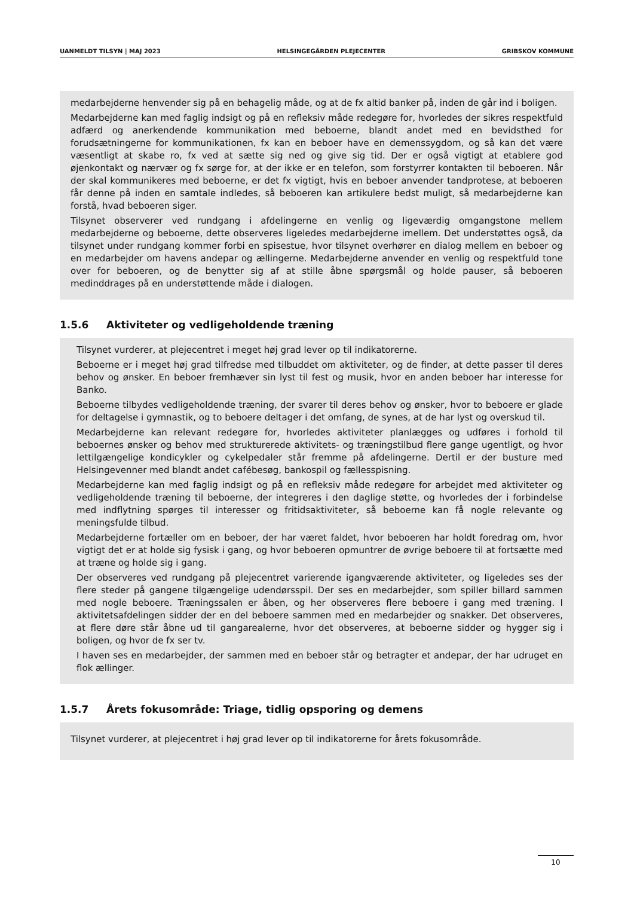UANMELDT TILSYN | MAJ 2023 HELSINGEGÅRDEN PLEJECENTER GRIBSKOV KOMMUNE
medarbejderne henvender sig på en behagelig måde, og at de fx altid banker på, inden de går ind i boligen.
Medarbejderne kan med faglig indsigt og på en refleksiv måde redegøre for, hvorledes der sikres respektfuld adfærd og anerkendende kommunikation med beboerne, blandt andet med en bevidsthed for forudsætningerne for kommunikationen, fx kan en beboer have en demenssygdom, og så kan det være væsentligt at skabe ro, fx ved at sætte sig ned og give sig tid. Der er også vigtigt at etablere god øjenkontakt og nærvær og fx sørge for, at der ikke er en telefon, som forstyrrer kontakten til beboeren. Når der skal kommunikeres med beboerne, er det fx vigtigt, hvis en beboer anvender tandprotese, at beboeren får denne på inden en samtale indledes, så beboeren kan artikulere bedst muligt, så medarbejderne kan forstå, hvad beboeren siger.
Tilsynet observerer ved rundgang i afdelingerne en venlig og ligeværdig omgangstone mellem medarbejderne og beboerne, dette observeres ligeledes medarbejderne imellem. Det understøttes også, da tilsynet under rundgang kommer forbi en spisestue, hvor tilsynet overhører en dialog mellem en beboer og en medarbejder om havens andepar og ællingerne. Medarbejderne anvender en venlig og respektfuld tone over for beboeren, og de benytter sig af at stille åbne spørgsmål og holde pauser, så beboeren medinddrages på en understøttende måde i dialogen.
1.5.6 Aktiviteter og vedligeholdende træning
Tilsynet vurderer, at plejecentret i meget høj grad lever op til indikatorerne.
Beboerne er i meget høj grad tilfredse med tilbuddet om aktiviteter, og de finder, at dette passer til deres behov og ønsker. En beboer fremhæver sin lyst til fest og musik, hvor en anden beboer har interesse for Banko.
Beboerne tilbydes vedligeholdende træning, der svarer til deres behov og ønsker, hvor to beboere er glade for deltagelse i gymnastik, og to beboere deltager i det omfang, de synes, at de har lyst og overskud til.
Medarbejderne kan relevant redegøre for, hvorledes aktiviteter planlægges og udføres i forhold til beboernes ønsker og behov med strukturerede aktivitets- og træningstilbud flere gange ugentligt, og hvor lettilgængelige kondicykler og cykelpedaler står fremme på afdelingerne. Dertil er der busture med Helsingevenner med blandt andet cafébesøg, bankospil og fællesspisning.
Medarbejderne kan med faglig indsigt og på en refleksiv måde redegøre for arbejdet med aktiviteter og vedligeholdende træning til beboerne, der integreres i den daglige støtte, og hvorledes der i forbindelse med indflytning spørges til interesser og fritidsaktiviteter, så beboerne kan få nogle relevante og meningsfulde tilbud.
Medarbejderne fortæller om en beboer, der har været faldet, hvor beboeren har holdt foredrag om, hvor vigtigt det er at holde sig fysisk i gang, og hvor beboeren opmuntrer de øvrige beboere til at fortsætte med at træne og holde sig i gang.
Der observeres ved rundgang på plejecentret varierende igangværende aktiviteter, og ligeledes ses der flere steder på gangene tilgængelige udendørsspil. Der ses en medarbejder, som spiller billard sammen med nogle beboere. Træningssalen er åben, og her observeres flere beboere i gang med træning. I aktivitetsafdelingen sidder der en del beboere sammen med en medarbejder og snakker. Det observeres, at flere døre står åbne ud til gangarealerne, hvor det observeres, at beboerne sidder og hygger sig i boligen, og hvor de fx ser tv.
I haven ses en medarbejder, der sammen med en beboer står og betragter et andepar, der har udruget en flok ællinger.
1.5.7 Årets fokusområde: Triage, tidlig opsporing og demens
Tilsynet vurderer, at plejecentret i høj grad lever op til indikatorerne for årets fokusområde.
10